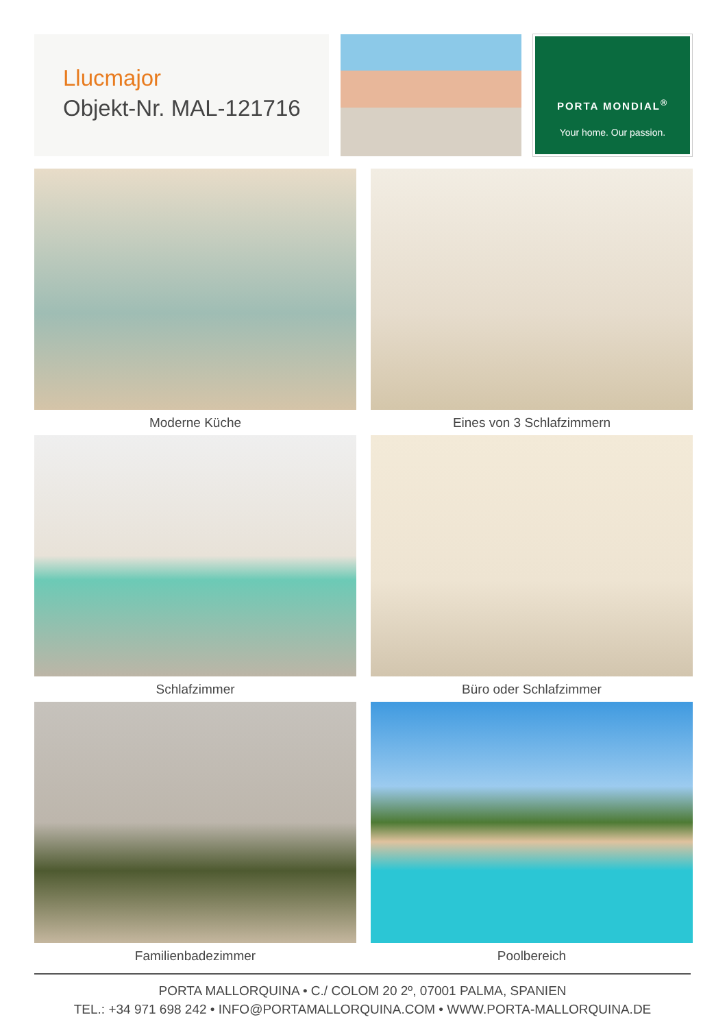Llucmajor
Objekt-Nr. MAL-121716
PORTA MONDIAL<sup>®</sup>
Your home. Our passion.
Moderne Küche
Eines von 3 Schlafzimmern
Schlafzimmer
Büro oder Schlafzimmer
Familienbadezimmer
Poolbereich
PORTA MALLORQUINA • C./ COLOM 20 2º, 07001 PALMA, SPANIEN
TEL.: +34 971 698 242 • INFO@PORTAMALLORQUINA.COM • WWW.PORTA-MALLORQUINA.DE